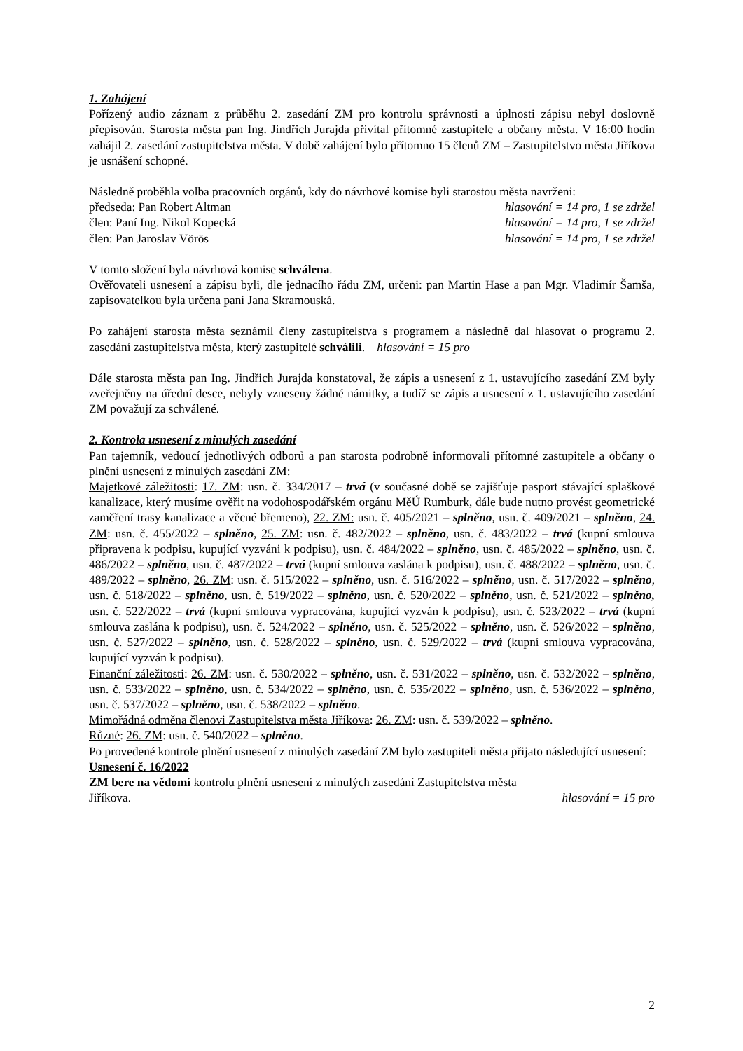1. Zahájení
Pořízený audio záznam z průběhu 2. zasedání ZM pro kontrolu správnosti a úplnosti zápisu nebyl doslovně přepisován. Starosta města pan Ing. Jindřich Jurajda přivítal přítomné zastupitele a občany města. V 16:00 hodin zahájil 2. zasedání zastupitelstva města. V době zahájení bylo přítomno 15 členů ZM – Zastupitelstvo města Jiříkova je usnášení schopné.
Následně proběhla volba pracovních orgánů, kdy do návrhové komise byli starostou města navrženi:
předseda: Pan Robert Altman hlasování = 14 pro, 1 se zdržel
člen: Paní Ing. Nikol Kopecká hlasování = 14 pro, 1 se zdržel
člen: Pan Jaroslav Vörös hlasování = 14 pro, 1 se zdržel
V tomto složení byla návrhová komise schválena.
Ověřovateli usnesení a zápisu byli, dle jednacího řádu ZM, určeni: pan Martin Hase a pan Mgr. Vladimír Šamša, zapisovatelkou byla určena paní Jana Skramouská.
Po zahájení starosta města seznámil členy zastupitelstva s programem a následně dal hlasovat o programu 2. zasedání zastupitelstva města, který zastupitelé schválili. hlasování = 15 pro
Dále starosta města pan Ing. Jindřich Jurajda konstatoval, že zápis a usnesení z 1. ustavujícího zasedání ZM byly zveřejněny na úřední desce, nebyly vzneseny žádné námitky, a tudíž se zápis a usnesení z 1. ustavujícího zasedání ZM považují za schválené.
2. Kontrola usnesení z minulých zasedání
Pan tajemník, vedoucí jednotlivých odborů a pan starosta podrobně informovali přítomné zastupitele a občany o plnění usnesení z minulých zasedání ZM:
Majetkové záležitosti: 17. ZM: usn. č. 334/2017 – trvá (v současné době se zajišťuje pasport stávající splaškové kanalizace, který musíme ověřit na vodohospodářském orgánu MěÚ Rumburk, dále bude nutno provést geometrické zaměření trasy kanalizace a věcné břemeno), 22. ZM: usn. č. 405/2021 – splněno, usn. č. 409/2021 – splněno, 24. ZM: usn. č. 455/2022 – splněno, 25. ZM: usn. č. 482/2022 – splněno, usn. č. 483/2022 – trvá (kupní smlouva připravena k podpisu, kupující vyzváni k podpisu), usn. č. 484/2022 – splněno, usn. č. 485/2022 – splněno, usn. č. 486/2022 – splněno, usn. č. 487/2022 – trvá (kupní smlouva zaslána k podpisu), usn. č. 488/2022 – splněno, usn. č. 489/2022 – splněno, 26. ZM: usn. č. 515/2022 – splněno, usn. č. 516/2022 – splněno, usn. č. 517/2022 – splněno, usn. č. 518/2022 – splněno, usn. č. 519/2022 – splněno, usn. č. 520/2022 – splněno, usn. č. 521/2022 – splněno, usn. č. 522/2022 – trvá (kupní smlouva vypracována, kupující vyzván k podpisu), usn. č. 523/2022 – trvá (kupní smlouva zaslána k podpisu), usn. č. 524/2022 – splněno, usn. č. 525/2022 – splněno, usn. č. 526/2022 – splněno, usn. č. 527/2022 – splněno, usn. č. 528/2022 – splněno, usn. č. 529/2022 – trvá (kupní smlouva vypracována, kupující vyzván k podpisu).
Finanční záležitosti: 26. ZM: usn. č. 530/2022 – splněno, usn. č. 531/2022 – splněno, usn. č. 532/2022 – splněno, usn. č. 533/2022 – splněno, usn. č. 534/2022 – splněno, usn. č. 535/2022 – splněno, usn. č. 536/2022 – splněno, usn. č. 537/2022 – splněno, usn. č. 538/2022 – splněno.
Mimořádná odměna členovi Zastupitelstva města Jiříkova: 26. ZM: usn. č. 539/2022 – splněno.
Různé: 26. ZM: usn. č. 540/2022 – splněno.
Po provedené kontrole plnění usnesení z minulých zasedání ZM bylo zastupiteli města přijato následující usnesení:
Usnesení č. 16/2022
ZM bere na vědomí kontrolu plnění usnesení z minulých zasedání Zastupitelstva města
Jiříkova. hlasování = 15 pro
2